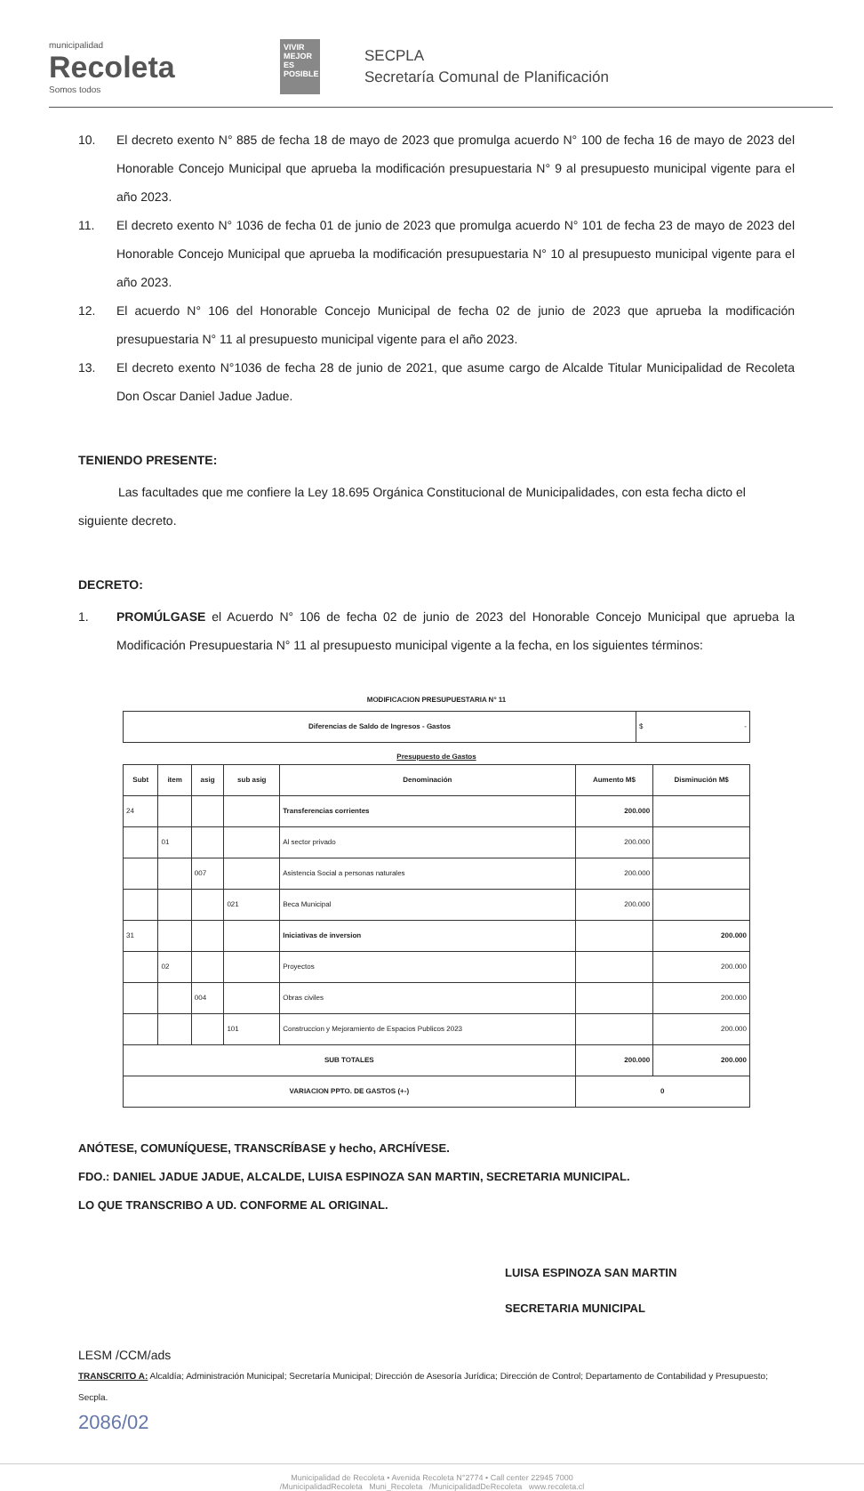municipalidad
Recoleta
Somos todos
VIVIR MEJOR ES POSIBLE
SECPLA
Secretaría Comunal de Planificación
10. El decreto exento N° 885 de fecha 18 de mayo de 2023 que promulga acuerdo N° 100 de fecha 16 de mayo de 2023 del Honorable Concejo Municipal que aprueba la modificación presupuestaria N° 9 al presupuesto municipal vigente para el año 2023.
11. El decreto exento N° 1036 de fecha 01 de junio de 2023 que promulga acuerdo N° 101 de fecha 23 de mayo de 2023 del Honorable Concejo Municipal que aprueba la modificación presupuestaria N° 10 al presupuesto municipal vigente para el año 2023.
12. El acuerdo N° 106 del Honorable Concejo Municipal de fecha 02 de junio de 2023 que aprueba la modificación presupuestaria N° 11 al presupuesto municipal vigente para el año 2023.
13. El decreto exento N°1036 de fecha 28 de junio de 2021, que asume cargo de Alcalde Titular Municipalidad de Recoleta Don Oscar Daniel Jadue Jadue.
TENIENDO PRESENTE:
Las facultades que me confiere la Ley 18.695 Orgánica Constitucional de Municipalidades, con esta fecha dicto el siguiente decreto.
DECRETO:
1. PROMÚLGASE el Acuerdo N° 106 de fecha 02 de junio de 2023 del Honorable Concejo Municipal que aprueba la Modificación Presupuestaria N° 11 al presupuesto municipal vigente a la fecha, en los siguientes términos:
MODIFICACION PRESUPUESTARIA N° 11
| Diferencias de Saldo de Ingresos - Gastos | $ - |
Presupuesto de Gastos
| Subt | item | asig | sub asig | Denominación | Aumento M$ | Disminución M$ |
| --- | --- | --- | --- | --- | --- | --- |
| 24 | | | | Transferencias corrientes | 200.000 | |
| | 01 | | | Al sector privado | 200.000 | |
| | | 007 | | Asistencia Social a personas naturales | 200.000 | |
| | | | 021 | Beca Municipal | 200.000 | |
| 31 | | | | Iniciativas de inversion | | 200.000 |
| | 02 | | | Proyectos | | 200.000 |
| | | 004 | | Obras civiles | | 200.000 |
| | | | 101 | Construccion y Mejoramiento de Espacios Publicos 2023 | | 200.000 |
| SUB TOTALES | | | | | 200.000 | 200.000 |
| VARIACION PPTO. DE GASTOS (+-) | | | | | 0 | |
ANÓTESE, COMUNÍQUESE, TRANSCRÍBASE y hecho, ARCHÍVESE.
FDO.: DANIEL JADUE JADUE, ALCALDE, LUISA ESPINOZA SAN MARTIN, SECRETARIA MUNICIPAL.
LO QUE TRANSCRIBO A UD. CONFORME AL ORIGINAL.
LUISA ESPINOZA SAN MARTIN
SECRETARIA MUNICIPAL
LESM /CCM/ads
TRANSCRITO A: Alcaldía; Administración Municipal; Secretaría Municipal; Dirección de Asesoría Jurídica; Dirección de Control; Departamento de Contabilidad y Presupuesto; Secpla.
2086/02
Municipalidad de Recoleta • Avenida Recoleta N°2774 • Call center 22945 7000
/MunicipalidadRecoleta Muni_Recoleta /MunicipalidadDeRecoleta www.recoleta.cl